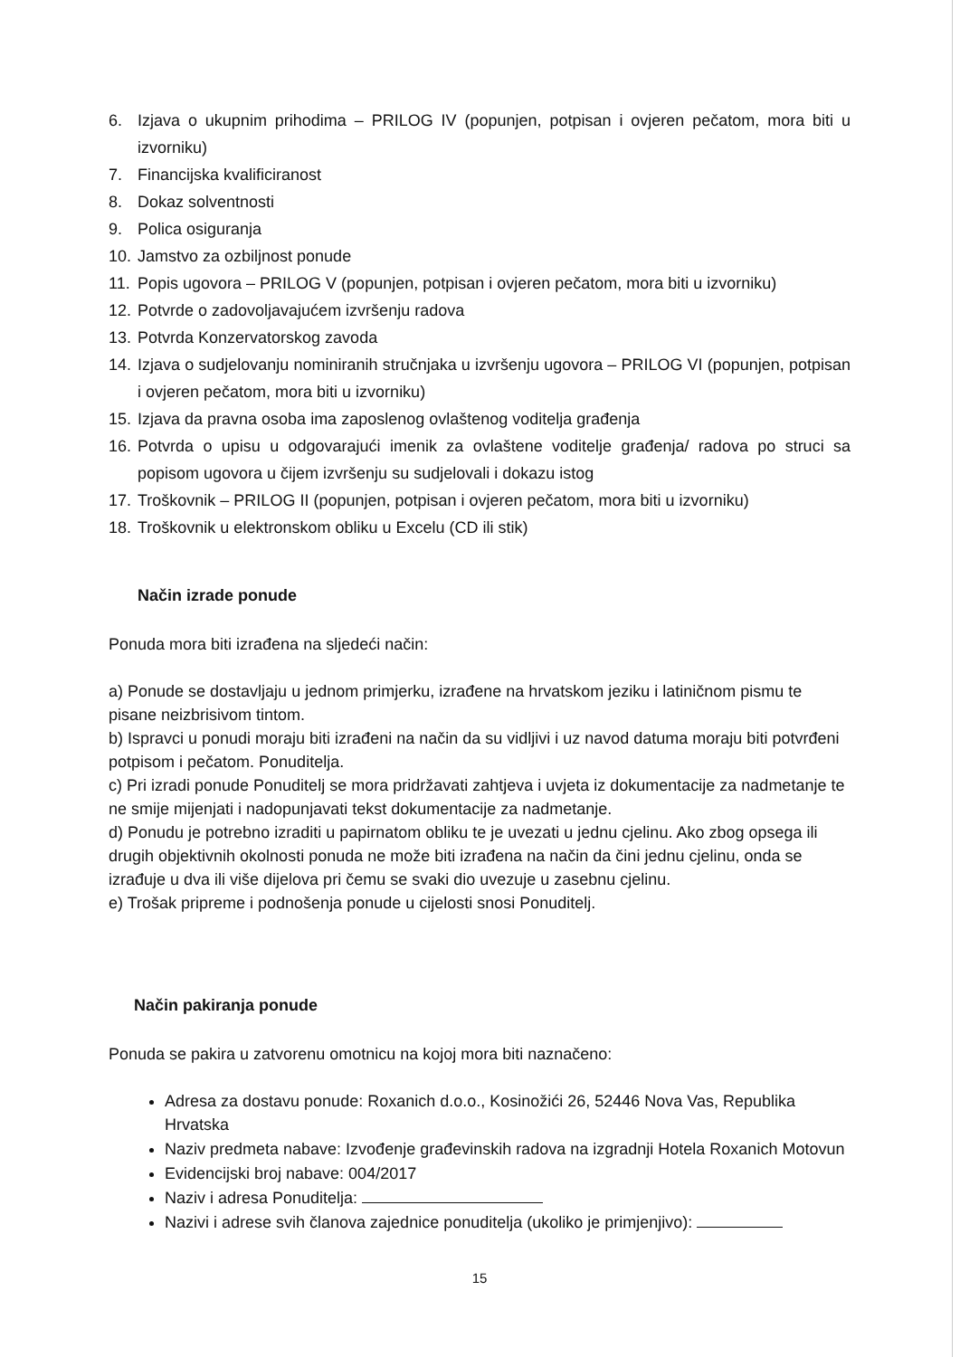6. Izjava o ukupnim prihodima – PRILOG IV (popunjen, potpisan i ovjeren pečatom, mora biti u izvorniku)
7. Financijska kvalificiranost
8. Dokaz solventnosti
9. Polica osiguranja
10. Jamstvo za ozbiljnost ponude
11. Popis ugovora – PRILOG V (popunjen, potpisan i ovjeren pečatom, mora biti u izvorniku)
12. Potvrde o zadovoljavajućem izvršenju radova
13. Potvrda Konzervatorskog zavoda
14. Izjava o sudjelovanju nominiranih stručnjaka u izvršenju ugovora – PRILOG VI (popunjen, potpisan i ovjeren pečatom, mora biti u izvorniku)
15. Izjava da pravna osoba ima zaposlenog ovlaštenog voditelja građenja
16. Potvrda o upisu u odgovarajući imenik za ovlaštene voditelje građenja/ radova po struci sa popisom ugovora u čijem izvršenju su sudjelovali i dokazu istog
17. Troškovnik – PRILOG II (popunjen, potpisan i ovjeren pečatom, mora biti u izvorniku)
18. Troškovnik u elektronskom obliku u Excelu (CD ili stik)
Način izrade ponude
Ponuda mora biti izrađena na sljedeći način:
a) Ponude se dostavljaju u jednom primjerku, izrađene na hrvatskom jeziku i latiničnom pismu te pisane neizbrisivom tintom.
b) Ispravci u ponudi moraju biti izrađeni na način da su vidljivi i uz navod datuma moraju biti potvrđeni potpisom i pečatom. Ponuditelja.
c) Pri izradi ponude Ponuditelj se mora pridržavati zahtjeva i uvjeta iz dokumentacije za nadmetanje te ne smije mijenjati i nadopunjavati tekst dokumentacije za nadmetanje.
d) Ponudu je potrebno izraditi u papirnatom obliku te je uvezati u jednu cjelinu. Ako zbog opsega ili drugih objektivnih okolnosti ponuda ne može biti izrađena na način da čini jednu cjelinu, onda se izrađuje u dva ili više dijelova pri čemu se svaki dio uvezuje u zasebnu cjelinu.
e) Trošak pripreme i podnošenja ponude u cijelosti snosi Ponuditelj.
Način pakiranja ponude
Ponuda se pakira u zatvorenu omotnicu na kojoj mora biti naznačeno:
Adresa za dostavu ponude: Roxanich d.o.o., Kosinožići 26, 52446 Nova Vas, Republika Hrvatska
Naziv predmeta nabave: Izvođenje građevinskih radova na izgradnji Hotela Roxanich Motovun
Evidencijski broj nabave: 004/2017
Naziv i adresa Ponuditelja:
Nazivi i adrese svih članova zajednice ponuditelja (ukoliko je primjenjivo):
15